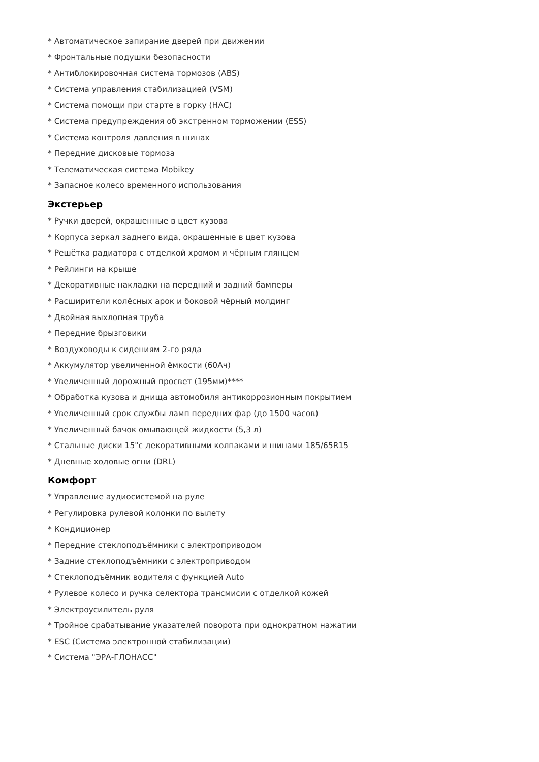* Автоматическое запирание дверей при движении
* Фронтальные подушки безопасности
* Антиблокировочная система тормозов (ABS)
* Система управления стабилизацией (VSM)
* Система помощи при старте в горку (HAC)
* Система предупреждения об экстренном торможении (ESS)
* Система контроля давления в шинах
* Передние дисковые тормоза
* Телематическая система Mobikey
* Запасное колесо временного использования
Экстерьер
* Ручки дверей, окрашенные в цвет кузова
* Корпуса зеркал заднего вида, окрашенные в цвет кузова
* Решётка радиатора с отделкой хромом и чёрным глянцем
* Рейлинги на крыше
* Декоративные накладки на передний и задний бамперы
* Расширители колёсных арок и боковой чёрный молдинг
* Двойная выхлопная труба
* Передние брызговики
* Воздуховоды к сидениям 2-го ряда
* Аккумулятор увеличенной ёмкости (60Ач)
* Увеличенный дорожный просвет (195мм)****
* Обработка кузова и днища автомобиля антикоррозионным покрытием
* Увеличенный срок службы ламп передних фар (до 1500 часов)
* Увеличенный бачок омывающей жидкости (5,3 л)
* Стальные диски 15"с декоративными колпаками и шинами 185/65R15
* Дневные ходовые огни (DRL)
Комфорт
* Управление аудиосистемой на руле
* Регулировка рулевой колонки по вылету
* Кондиционер
* Передние стеклоподъёмники с электроприводом
* Задние стеклоподъёмники с электроприводом
* Стеклоподъёмник водителя с функцией Auto
* Рулевое колесо и ручка селектора трансмисии с отделкой кожей
* Электроусилитель руля
* Тройное срабатывание указателей поворота при однократном нажатии
* ESC (Система электронной стабилизации)
* Система "ЭРА-ГЛОНАСС"